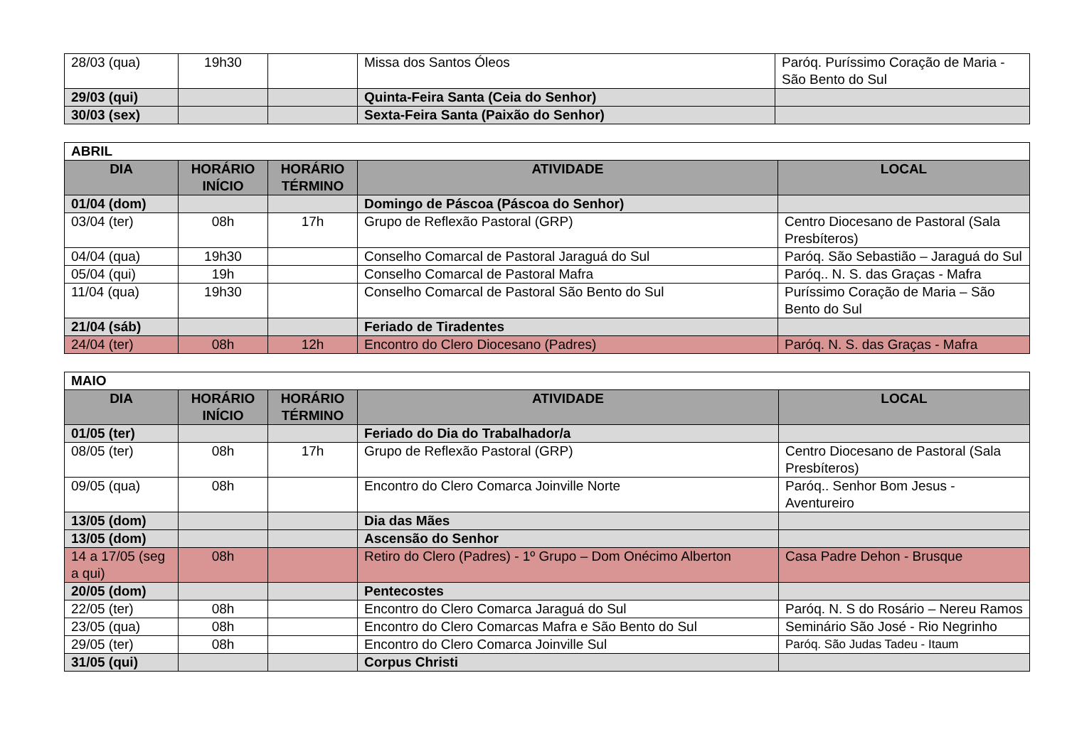| 28/03 (qua) | 19h30 | | Missa dos Santos Óleos | Paróq. Puríssimo Coração de Maria - São Bento do Sul |
| 29/03 (qui) | | | Quinta-Feira Santa (Ceia do Senhor) | |
| 30/03 (sex) | | | Sexta-Feira Santa (Paixão do Senhor) | |
| ABRIL | | | | |
| DIA | HORÁRIO INÍCIO | HORÁRIO TÉRMINO | ATIVIDADE | LOCAL |
| 01/04 (dom) | | | Domingo de Páscoa (Páscoa do Senhor) | |
| 03/04 (ter) | 08h | 17h | Grupo de Reflexão Pastoral (GRP) | Centro Diocesano de Pastoral (Sala Presbíteros) |
| 04/04 (qua) | 19h30 | | Conselho Comarcal de Pastoral Jaraguá do Sul | Paróq. São Sebastião – Jaraguá do Sul |
| 05/04 (qui) | 19h | | Conselho Comarcal de Pastoral Mafra | Paróq.. N. S. das Graças - Mafra |
| 11/04 (qua) | 19h30 | | Conselho Comarcal de Pastoral São Bento do Sul | Puríssimo Coração de Maria – São Bento do Sul |
| 21/04 (sáb) | | | Feriado de Tiradentes | |
| 24/04 (ter) | 08h | 12h | Encontro do Clero Diocesano (Padres) | Paróq. N. S. das Graças - Mafra |
| MAIO | | | | |
| DIA | HORÁRIO INÍCIO | HORÁRIO TÉRMINO | ATIVIDADE | LOCAL |
| 01/05 (ter) | | | Feriado do Dia do Trabalhador/a | |
| 08/05 (ter) | 08h | 17h | Grupo de Reflexão Pastoral (GRP) | Centro Diocesano de Pastoral (Sala Presbíteros) |
| 09/05 (qua) | 08h | | Encontro do Clero Comarca Joinville Norte | Paróq.. Senhor Bom Jesus - Aventureiro |
| 13/05 (dom) | | | Dia das Mães | |
| 13/05 (dom) | | | Ascensão do Senhor | |
| 14 a 17/05 (seg a qui) | 08h | | Retiro do Clero (Padres) - 1º Grupo – Dom Onécimo Alberton | Casa Padre Dehon - Brusque |
| 20/05 (dom) | | | Pentecostes | |
| 22/05 (ter) | 08h | | Encontro do Clero Comarca Jaraguá do Sul | Paróq. N. S do Rosário – Nereu Ramos |
| 23/05 (qua) | 08h | | Encontro do Clero Comarcas Mafra e São Bento do Sul | Seminário São José - Rio Negrinho |
| 29/05 (ter) | 08h | | Encontro do Clero Comarca Joinville Sul | Paróq. São Judas Tadeu - Itaum |
| 31/05 (qui) | | | Corpus Christi | |